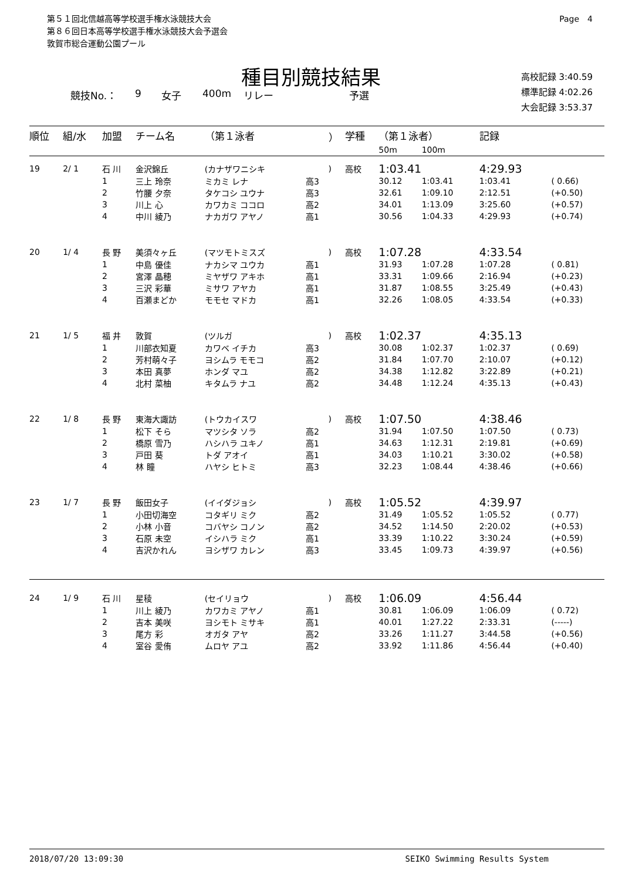第５１回北信越高等学校選手権水泳競技大会
第８６回日本高等学校選手権水泳競技大会予選会
敦賀市総合運動公園プール
Page　4
種目別競技結果
競技No.： 9 女子 400m リレー 予選
高校記録 3:40.59
標準記録 4:02.26
大会記録 3:53.37
| 順位 | 組/水 | 加盟 | チーム名 | （第１泳者 | | ） | 学種 | （第１泳者） | | 記録 | |
| --- | --- | --- | --- | --- | --- | --- | --- | --- | --- | --- | --- |
| | | | | | | | | 50m | 100m | | |
| 19 | 2/ 1 | 石 川 | 金沢錦丘 | (カナザワニシキ | | ) | 高校 | 1:03.41 | | 4:29.93 | |
| | | 1 | 三上 玲奈 | ミカミ レナ | 高3 | | | 30.12 | 1:03.41 | 1:03.41 | ( 0.66) |
| | | 2 | 竹腰 夕奈 | タケコシ ユウナ | 高3 | | | 32.61 | 1:09.10 | 2:12.51 | (+0.50) |
| | | 3 | 川上 心 | カワカミ ココロ | 高2 | | | 34.01 | 1:13.09 | 3:25.60 | (+0.57) |
| | | 4 | 中川 綾乃 | ナカガワ アヤノ | 高1 | | | 30.56 | 1:04.33 | 4:29.93 | (+0.74) |
| 20 | 1/ 4 | 長 野 | 美須々ヶ丘 | (マツモトミスズ | | ) | 高校 | 1:07.28 | | 4:33.54 | |
| | | 1 | 中島 優佳 | ナカシマ ユウカ | 高1 | | | 31.93 | 1:07.28 | 1:07.28 | ( 0.81) |
| | | 2 | 宮澤 晶穂 | ミヤザワ アキホ | 高1 | | | 33.31 | 1:09.66 | 2:16.94 | (+0.23) |
| | | 3 | 三沢 彩華 | ミサワ アヤカ | 高1 | | | 31.87 | 1:08.55 | 3:25.49 | (+0.43) |
| | | 4 | 百瀬まどか | モモセ マドカ | 高1 | | | 32.26 | 1:08.05 | 4:33.54 | (+0.33) |
| 21 | 1/ 5 | 福 井 | 敦賀 | (ツルガ | | ) | 高校 | 1:02.37 | | 4:35.13 | |
| | | 1 | 川部衣知夏 | カワベ イチカ | 高3 | | | 30.08 | 1:02.37 | 1:02.37 | ( 0.69) |
| | | 2 | 芳村萌々子 | ヨシムラ モモコ | 高2 | | | 31.84 | 1:07.70 | 2:10.07 | (+0.12) |
| | | 3 | 本田 真夢 | ホンダ マユ | 高2 | | | 34.38 | 1:12.82 | 3:22.89 | (+0.21) |
| | | 4 | 北村 菜柚 | キタムラ ナユ | 高2 | | | 34.48 | 1:12.24 | 4:35.13 | (+0.43) |
| 22 | 1/ 8 | 長 野 | 東海大諏訪 | (トウカイスワ | | ) | 高校 | 1:07.50 | | 4:38.46 | |
| | | 1 | 松下 そら | マツシタ ソラ | 高2 | | | 31.94 | 1:07.50 | 1:07.50 | ( 0.73) |
| | | 2 | 橋原 雪乃 | ハシハラ ユキノ | 高1 | | | 34.63 | 1:12.31 | 2:19.81 | (+0.69) |
| | | 3 | 戸田 葵 | トダ アオイ | 高1 | | | 34.03 | 1:10.21 | 3:30.02 | (+0.58) |
| | | 4 | 林 瞳 | ハヤシ ヒトミ | 高3 | | | 32.23 | 1:08.44 | 4:38.46 | (+0.66) |
| 23 | 1/ 7 | 長 野 | 飯田女子 | (イイダジョシ | | ) | 高校 | 1:05.52 | | 4:39.97 | |
| | | 1 | 小田切海空 | コタギリ ミク | 高2 | | | 31.49 | 1:05.52 | 1:05.52 | ( 0.77) |
| | | 2 | 小林 小音 | コバヤシ コノン | 高2 | | | 34.52 | 1:14.50 | 2:20.02 | (+0.53) |
| | | 3 | 石原 未空 | イシハラ ミク | 高1 | | | 33.39 | 1:10.22 | 3:30.24 | (+0.59) |
| | | 4 | 吉沢かれん | ヨシザワ カレン | 高3 | | | 33.45 | 1:09.73 | 4:39.97 | (+0.56) |
| 24 | 1/ 9 | 石 川 | 星稜 | (セイリョウ | | ) | 高校 | 1:06.09 | | 4:56.44 | |
| | | 1 | 川上 綾乃 | カワカミ アヤノ | 高1 | | | 30.81 | 1:06.09 | 1:06.09 | ( 0.72) |
| | | 2 | 吉本 美咲 | ヨシモト ミサキ | 高1 | | | 40.01 | 1:27.22 | 2:33.31 | (-----) |
| | | 3 | 尾方 彩 | オガタ アヤ | 高2 | | | 33.26 | 1:11.27 | 3:44.58 | (+0.56) |
| | | 4 | 室谷 愛侑 | ムロヤ アユ | 高2 | | | 33.92 | 1:11.86 | 4:56.44 | (+0.40) |
2018/07/20 13:09:30 SEIKO Swimming Results System